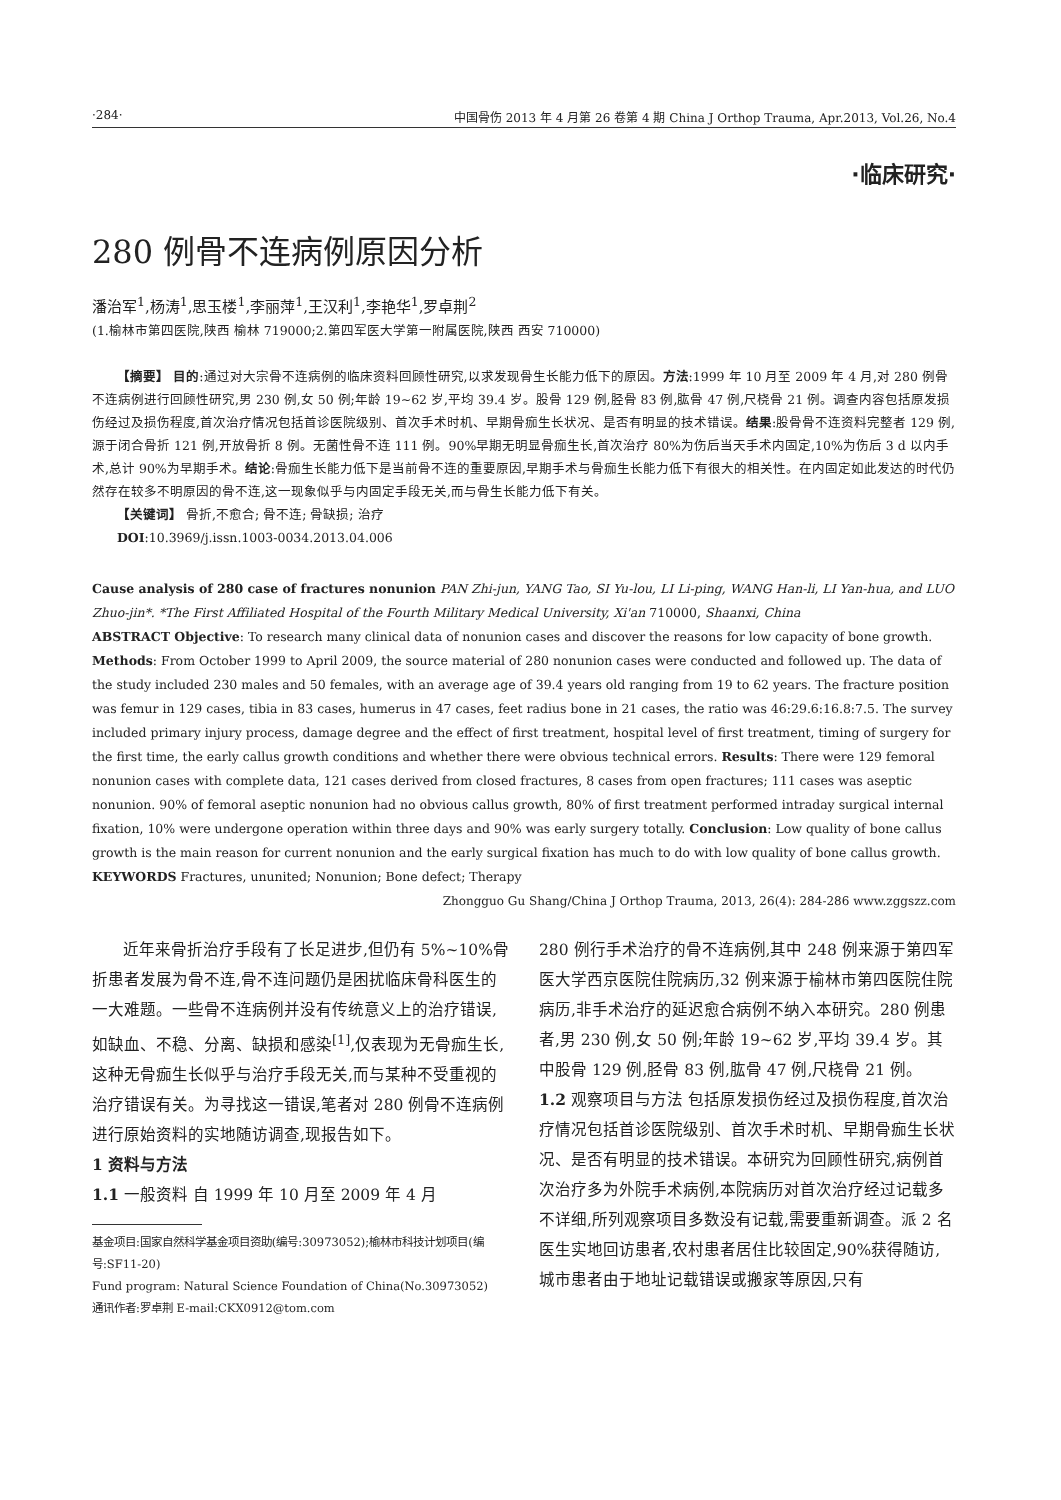·284· 中国骨伤 2013 年 4 月第 26 卷第 4 期 China J Orthop Trauma, Apr.2013, Vol.26, No.4
·临床研究·
280 例骨不连病例原因分析
潘治军<sup>1</sup>,杨涛<sup>1</sup>,思玉楼<sup>1</sup>,李丽萍<sup>1</sup>,王汉利<sup>1</sup>,李艳华<sup>1</sup>,罗卓荆<sup>2</sup>
(1.榆林市第四医院,陕西 榆林 719000;2.第四军医大学第一附属医院,陕西 西安 710000)
【摘要】 目的:通过对大宗骨不连病例的临床资料回顾性研究,以求发现骨生长能力低下的原因。方法:1999 年 10 月至 2009 年 4 月,对 280 例骨不连病例进行回顾性研究,男 230 例,女 50 例;年龄 19~62 岁,平均 39.4 岁。股骨 129 例,胫骨 83 例,肱骨 47 例,尺桡骨 21 例。调查内容包括原发损伤经过及损伤程度,首次治疗情况包括首诊医院级别、首次手术时机、早期骨痂生长状况、是否有明显的技术错误。结果:股骨骨不连资料完整者 129 例,源于闭合骨折 121 例,开放骨折 8 例。无菌性骨不连 111 例。90%早期无明显骨痂生长,首次治疗 80%为伤后当天手术内固定,10%为伤后 3 d 以内手术,总计 90%为早期手术。结论:骨痂生长能力低下是当前骨不连的重要原因,早期手术与骨痂生长能力低下有很大的相关性。在内固定如此发达的时代仍然存在较多不明原因的骨不连,这一现象似乎与内固定手段无关,而与骨生长能力低下有关。
【关键词】 骨折,不愈合; 骨不连; 骨缺损; 治疗
DOI:10.3969/j.issn.1003-0034.2013.04.006
Cause analysis of 280 case of fractures nonunion PAN Zhi-jun, YANG Tao, SI Yu-lou, LI Li-ping, WANG Han-li, LI Yan-hua, and LUO Zhuo-jin*. *The First Affiliated Hospital of the Fourth Military Medical University, Xi'an 710000, Shaanxi, China
ABSTRACT Objective: To research many clinical data of nonunion cases and discover the reasons for low capacity of bone growth. Methods: From October 1999 to April 2009, the source material of 280 nonunion cases were conducted and followed up. The data of the study included 230 males and 50 females, with an average age of 39.4 years old ranging from 19 to 62 years. The fracture position was femur in 129 cases, tibia in 83 cases, humerus in 47 cases, feet radius bone in 21 cases, the ratio was 46:29.6:16.8:7.5. The survey included primary injury process, damage degree and the effect of first treatment, hospital level of first treatment, timing of surgery for the first time, the early callus growth conditions and whether there were obvious technical errors. Results: There were 129 femoral nonunion cases with complete data, 121 cases derived from closed fractures, 8 cases from open fractures; 111 cases was aseptic nonunion. 90% of femoral aseptic nonunion had no obvious callus growth, 80% of first treatment performed intraday surgical internal fixation, 10% were undergone operation within three days and 90% was early surgery totally. Conclusion: Low quality of bone callus growth is the main reason for current nonunion and the early surgical fixation has much to do with low quality of bone callus growth.
KEYWORDS Fractures, ununited; Nonunion; Bone defect; Therapy
Zhongguo Gu Shang/China J Orthop Trauma, 2013, 26(4): 284-286 www.zggszz.com
近年来骨折治疗手段有了长足进步,但仍有 5%~10%骨折患者发展为骨不连,骨不连问题仍是困扰临床骨科医生的一大难题。一些骨不连病例并没有传统意义上的治疗错误,如缺血、不稳、分离、缺损和感染<sup>[1]</sup>,仅表现为无骨痂生长,这种无骨痂生长似乎与治疗手段无关,而与某种不受重视的治疗错误有关。为寻找这一错误,笔者对 280 例骨不连病例进行原始资料的实地随访调查,现报告如下。
1 资料与方法
1.1 一般资料 自 1999 年 10 月至 2009 年 4 月
基金项目:国家自然科学基金项目资助(编号:30973052);榆林市科技计划项目(编号:SF11-20)
Fund program: Natural Science Foundation of China(No.30973052)
通讯作者:罗卓荆 E-mail:CKX0912@tom.com
280 例行手术治疗的骨不连病例,其中 248 例来源于第四军医大学西京医院住院病历,32 例来源于榆林市第四医院住院病历,非手术治疗的延迟愈合病例不纳入本研究。280 例患者,男 230 例,女 50 例;年龄 19~62 岁,平均 39.4 岁。其中股骨 129 例,胫骨 83 例,肱骨 47 例,尺桡骨 21 例。
1.2 观察项目与方法 包括原发损伤经过及损伤程度,首次治疗情况包括首诊医院级别、首次手术时机、早期骨痂生长状况、是否有明显的技术错误。本研究为回顾性研究,病例首次治疗多为外院手术病例,本院病历对首次治疗经过记载多不详细,所列观察项目多数没有记载,需要重新调查。派 2 名医生实地回访患者,农村患者居住比较固定,90%获得随访,城市患者由于地址记载错误或搬家等原因,只有